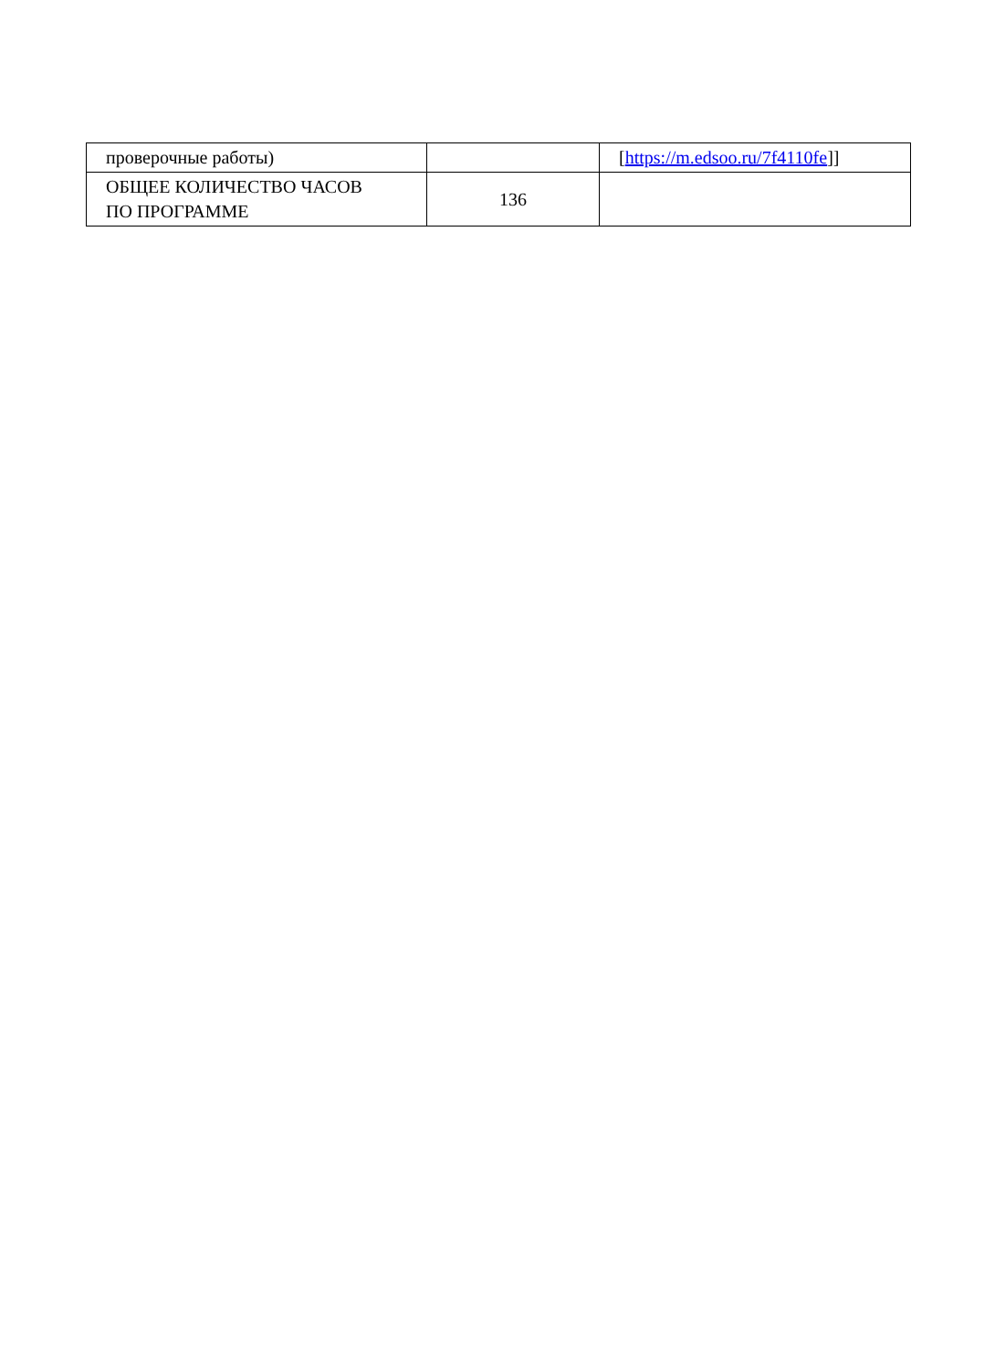| проверочные работы) | | [ https://m.edsoo.ru/7f4110fe ]] |
| ОБЩЕЕ КОЛИЧЕСТВО ЧАСОВ ПО ПРОГРАММЕ | 136 | |